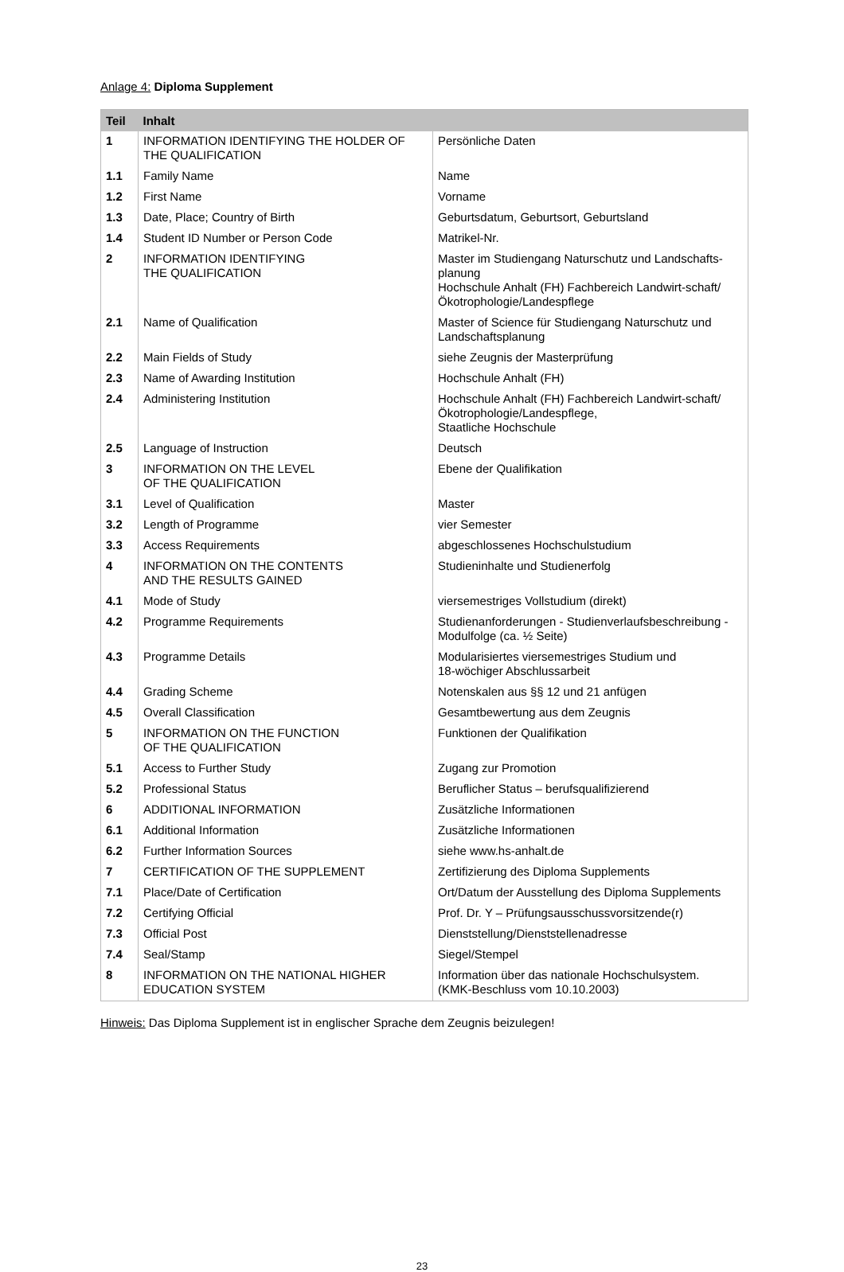Anlage 4: Diploma Supplement
| Teil | Inhalt | |
| --- | --- | --- |
| 1 | INFORMATION IDENTIFYING THE HOLDER OF THE QUALIFICATION | Persönliche Daten |
| 1.1 | Family Name | Name |
| 1.2 | First Name | Vorname |
| 1.3 | Date, Place; Country of Birth | Geburtsdatum, Geburtsort, Geburtsland |
| 1.4 | Student ID Number or Person Code | Matrikel-Nr. |
| 2 | INFORMATION IDENTIFYING THE QUALIFICATION | Master im Studiengang Naturschutz und Landschafts-planung Hochschule Anhalt (FH) Fachbereich Landwirt-schaft/Ökotrophologie/Landespflege |
| 2.1 | Name of Qualification | Master of Science für Studiengang Naturschutz und Landschaftsplanung |
| 2.2 | Main Fields of Study | siehe Zeugnis der Masterprüfung |
| 2.3 | Name of Awarding Institution | Hochschule Anhalt (FH) |
| 2.4 | Administering Institution | Hochschule Anhalt (FH) Fachbereich Landwirt-schaft/Ökotrophologie/Landespflege, Staatliche Hochschule |
| 2.5 | Language of Instruction | Deutsch |
| 3 | INFORMATION ON THE LEVEL OF THE QUALIFICATION | Ebene der Qualifikation |
| 3.1 | Level of Qualification | Master |
| 3.2 | Length of Programme | vier Semester |
| 3.3 | Access Requirements | abgeschlossenes Hochschulstudium |
| 4 | INFORMATION ON THE CONTENTS AND THE RESULTS GAINED | Studieninhalte und Studienerfolg |
| 4.1 | Mode of Study | viersemestriges Vollstudium (direkt) |
| 4.2 | Programme Requirements | Studienanforderungen - Studienverlaufsbeschreibung - Modulfolge (ca. ½ Seite) |
| 4.3 | Programme Details | Modularisiertes viersemestriges Studium und 18-wöchiger Abschlussarbeit |
| 4.4 | Grading Scheme | Notenskalen aus §§ 12 und 21 anfügen |
| 4.5 | Overall Classification | Gesamtbewertung aus dem Zeugnis |
| 5 | INFORMATION ON THE FUNCTION OF THE QUALIFICATION | Funktionen der Qualifikation |
| 5.1 | Access to Further Study | Zugang zur Promotion |
| 5.2 | Professional Status | Beruflicher Status – berufsqualifizierend |
| 6 | ADDITIONAL INFORMATION | Zusätzliche Informationen |
| 6.1 | Additional Information | Zusätzliche Informationen |
| 6.2 | Further Information Sources | siehe www.hs-anhalt.de |
| 7 | CERTIFICATION OF THE SUPPLEMENT | Zertifizierung des Diploma Supplements |
| 7.1 | Place/Date of Certification | Ort/Datum der Ausstellung des Diploma Supplements |
| 7.2 | Certifying Official | Prof. Dr. Y – Prüfungsausschussvorsitzende(r) |
| 7.3 | Official Post | Dienststellung/Dienststellenadresse |
| 7.4 | Seal/Stamp | Siegel/Stempel |
| 8 | INFORMATION ON THE NATIONAL HIGHER EDUCATION SYSTEM | Information über das nationale Hochschulsystem. (KMK-Beschluss vom 10.10.2003) |
Hinweis: Das Diploma Supplement ist in englischer Sprache dem Zeugnis beizulegen!
23